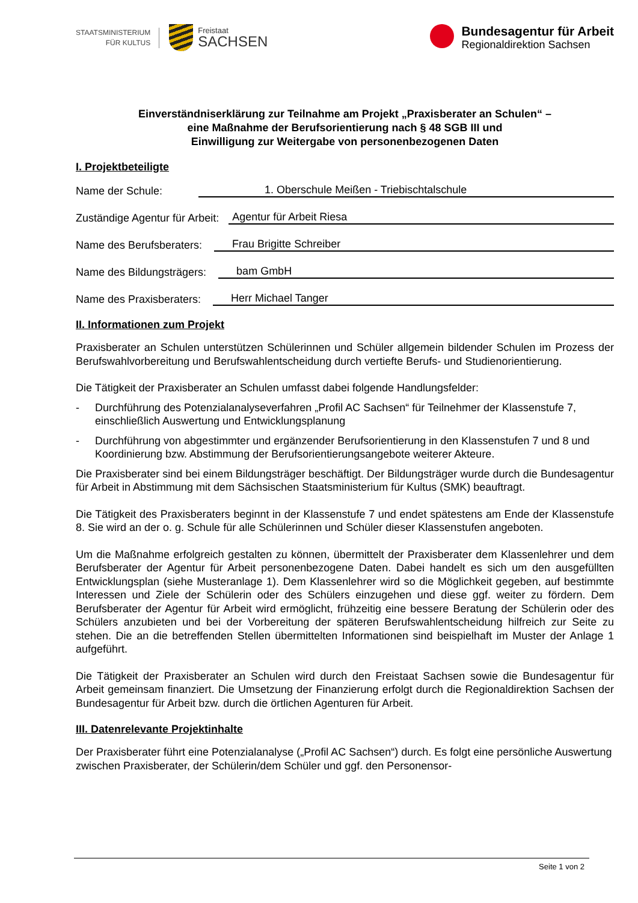STAATSMINISTERIUM
FÜR KULTUS
Freistaat
SACHSEN
Bundesagentur für Arbeit
Regionaldirektion Sachsen
Einverständniserklärung zur Teilnahme am Projekt „Praxisberater an Schulen“ –
eine Maßnahme der Berufsorientierung nach § 48 SGB III und
Einwilligung zur Weitergabe von personenbezogenen Daten
I. Projektbeteiligte
Name der Schule: 1. Oberschule Meißen - Triebischtalschule
Zuständige Agentur für Arbeit: Agentur für Arbeit Riesa
Name des Berufsberaters: Frau Brigitte Schreiber
Name des Bildungsträgers: bam GmbH
Name des Praxisberaters: Herr Michael Tanger
II. Informationen zum Projekt
Praxisberater an Schulen unterstützen Schülerinnen und Schüler allgemein bildender Schulen im Prozess der Berufswahlvorbereitung und Berufswahlentscheidung durch vertiefte Berufs- und Studienorientierung.
Die Tätigkeit der Praxisberater an Schulen umfasst dabei folgende Handlungsfelder:
- Durchführung des Potenzialanalyseverfahren „Profil AC Sachsen“ für Teilnehmer der Klassenstufe 7, einschließlich Auswertung und Entwicklungsplanung
- Durchführung von abgestimmter und ergänzender Berufsorientierung in den Klassenstufen 7 und 8 und Koordinierung bzw. Abstimmung der Berufsorientierungsangebote weiterer Akteure.
Die Praxisberater sind bei einem Bildungsträger beschäftigt. Der Bildungsträger wurde durch die Bundesagentur für Arbeit in Abstimmung mit dem Sächsischen Staatsministerium für Kultus (SMK) beauftragt.
Die Tätigkeit des Praxisberaters beginnt in der Klassenstufe 7 und endet spätestens am Ende der Klassenstufe 8. Sie wird an der o. g. Schule für alle Schülerinnen und Schüler dieser Klassenstufen angeboten.
Um die Maßnahme erfolgreich gestalten zu können, übermittelt der Praxisberater dem Klassenlehrer und dem Berufsberater der Agentur für Arbeit personenbezogene Daten. Dabei handelt es sich um den ausgefüllten Entwicklungsplan (siehe Musteranlage 1). Dem Klassenlehrer wird so die Möglichkeit gegeben, auf bestimmte Interessen und Ziele der Schülerin oder des Schülers einzugehen und diese ggf. weiter zu fördern. Dem Berufsberater der Agentur für Arbeit wird ermöglicht, frühzeitig eine bessere Beratung der Schülerin oder des Schülers anzubieten und bei der Vorbereitung der späteren Berufswahlentscheidung hilfreich zur Seite zu stehen. Die an die betreffenden Stellen übermittelten Informationen sind beispielhaft im Muster der Anlage 1 aufgeführt.
Die Tätigkeit der Praxisberater an Schulen wird durch den Freistaat Sachsen sowie die Bundesagentur für Arbeit gemeinsam finanziert. Die Umsetzung der Finanzierung erfolgt durch die Regionaldirektion Sachsen der Bundesagentur für Arbeit bzw. durch die örtlichen Agenturen für Arbeit.
III. Datenrelevante Projektinhalte
Der Praxisberater führt eine Potenzialanalyse („Profil AC Sachsen“) durch. Es folgt eine persönliche Auswertung zwischen Praxisberater, der Schülerin/dem Schüler und ggf. den Personensor-
Seite 1 von 2